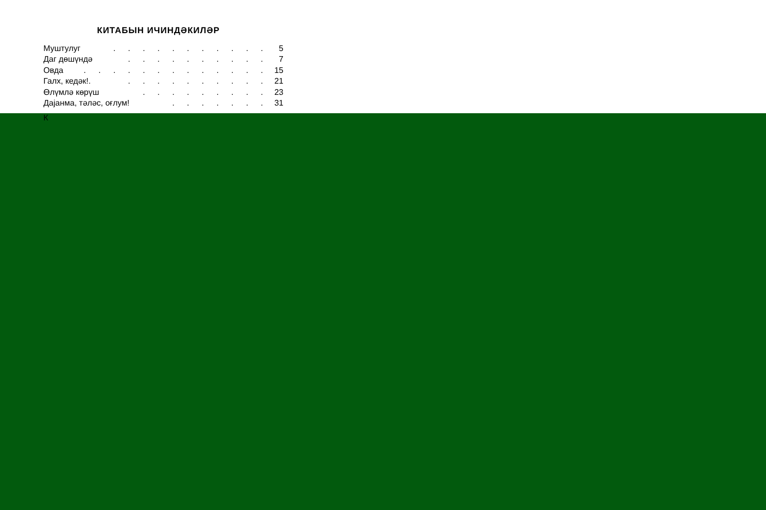КИТАБЫН ИЧИНДӘКИЛӘР
Муштулуг. . . . . . . . . . . 5
Даг дөшүндә. . . . . . . . . . 7
Овда. . . . . . . . . . . . . 15
Галх, кедәк!.. . . . . . . . . . 21
Өлүмлә көрүш. . . . . . . . . 23
Дајанма, тәләс, оғлум!. . . . . . . 31
К